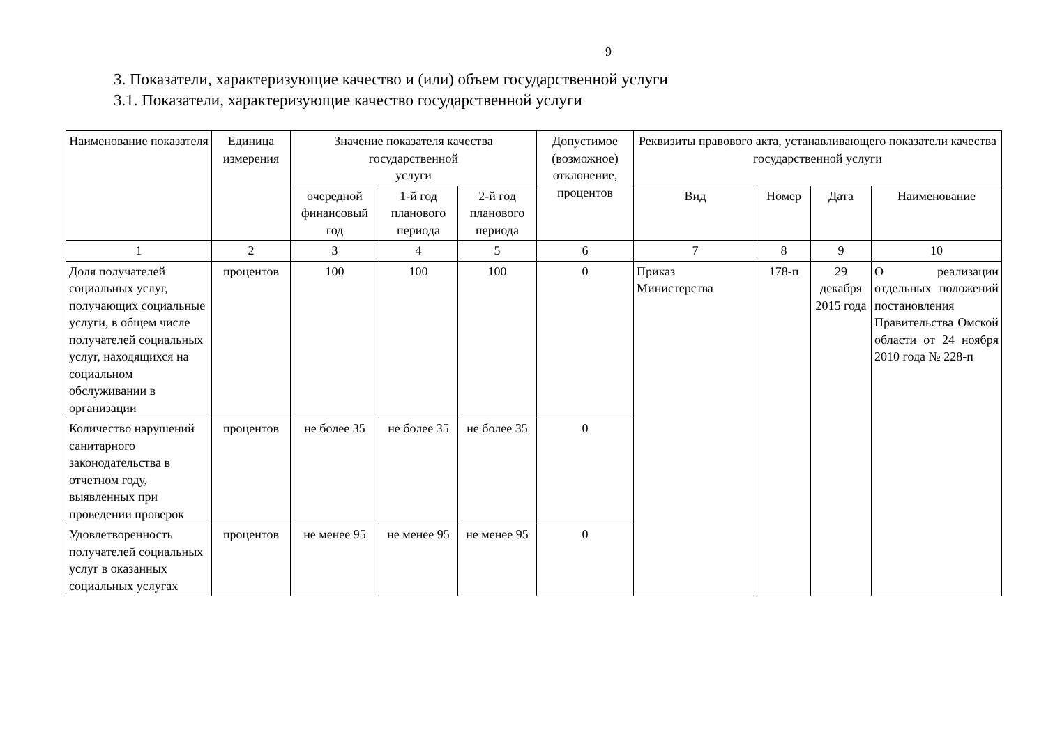9
3. Показатели, характеризующие качество и (или) объем государственной услуги
3.1. Показатели, характеризующие качество государственной услуги
| Наименование показателя | Единица измерения | Значение показателя качества государственной услуги | | | Допустимое (возможное) отклонение, процентов | Реквизиты правового акта, устанавливающего показатели качества государственной услуги | | | |
| --- | --- | --- | --- | --- | --- | --- | --- | --- | --- |
| | | очередной финансовый год | 1-й год планового периода | 2-й год планового периода | | Вид | Номер | Дата | Наименование |
| 1 | 2 | 3 | 4 | 5 | 6 | 7 | 8 | 9 | 10 |
| Доля получателей социальных услуг, получающих социальные услуги, в общем числе получателей социальных услуг, находящихся на социальном обслуживании в организации | процентов | 100 | 100 | 100 | 0 | Приказ Министерства | 178-п | 29 декабря 2015 года | О реализации отдельных положений постановления Правительства Омской области от 24 ноября 2010 года № 228-п |
| Количество нарушений санитарного законодательства в отчетном году, выявленных при проведении проверок | процентов | не более 35 | не более 35 | не более 35 | 0 | | | | |
| Удовлетворенность получателей социальных услуг в оказанных социальных услугах | процентов | не менее 95 | не менее 95 | не менее 95 | 0 | | | | |